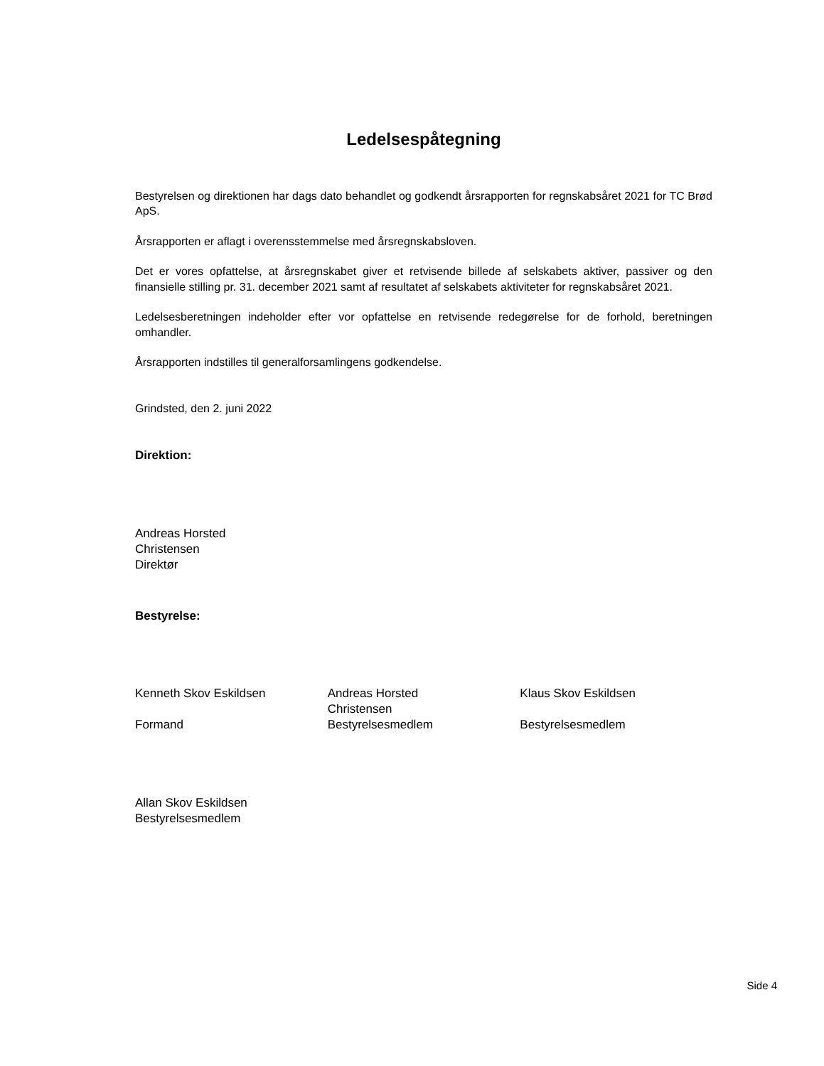Ledelsespåtegning
Bestyrelsen og direktionen har dags dato behandlet og godkendt årsrapporten for regnskabsåret 2021 for TC Brød ApS.
Årsrapporten er aflagt i overensstemmelse med årsregnskabsloven.
Det er vores opfattelse, at årsregnskabet giver et retvisende billede af selskabets aktiver, passiver og den finansielle stilling pr. 31. december 2021 samt af resultatet af selskabets aktiviteter for regnskabsåret 2021.
Ledelsesberetningen indeholder efter vor opfattelse en retvisende redegørelse for de forhold, beretningen omhandler.
Årsrapporten indstilles til generalforsamlingens godkendelse.
Grindsted, den 2. juni 2022
Direktion:
Andreas Horsted
Christensen
Direktør
Bestyrelse:
Kenneth Skov Eskildsen
Formand
Andreas Horsted
Christensen
Bestyrelsesmedlem
Klaus Skov Eskildsen
Bestyrelsesmedlem
Allan Skov Eskildsen
Bestyrelsesmedlem
Side 4